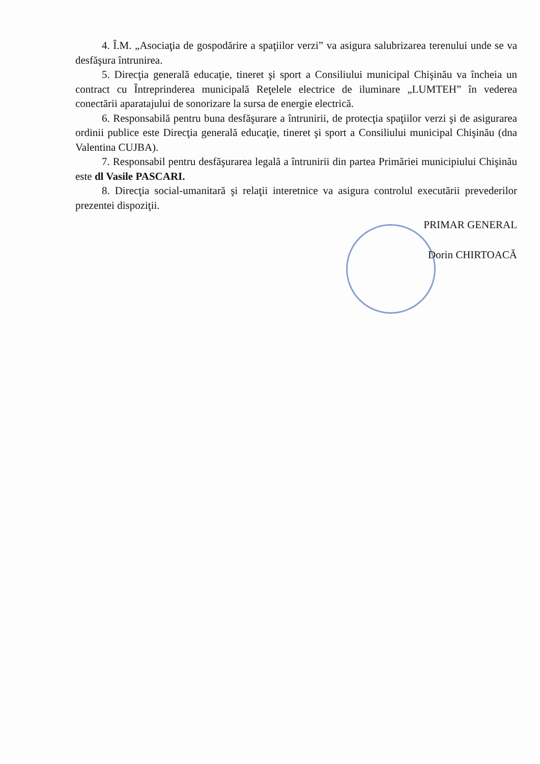4. Î.M. „Asociaţia de gospodărire a spaţiilor verzi” va asigura salubrizarea terenului unde se va desfăşura întrunirea.
5. Direcţia generală educaţie, tineret şi sport a Consiliului municipal Chişinău va încheia un contract cu Întreprinderea municipală Reţelele electrice de iluminare „LUMTEH” în vederea conectării aparatajului de sonorizare la sursa de energie electrică.
6. Responsabilă pentru buna desfăşurare a întrunirii, de protecţia spaţiilor verzi şi de asigurarea ordinii publice este Direcţia generală educaţie, tineret şi sport a Consiliului municipal Chişinău (dna Valentina CUJBA).
7. Responsabil pentru desfăşurarea legală a întrunirii din partea Primăriei municipiului Chişinău este dl Vasile PASCARI.
8. Direcţia social-umanitară şi relaţii interetnice va asigura controlul executării prevederilor prezentei dispoziţii.
PRIMAR GENERAL
Dorin CHIRTOACĂ